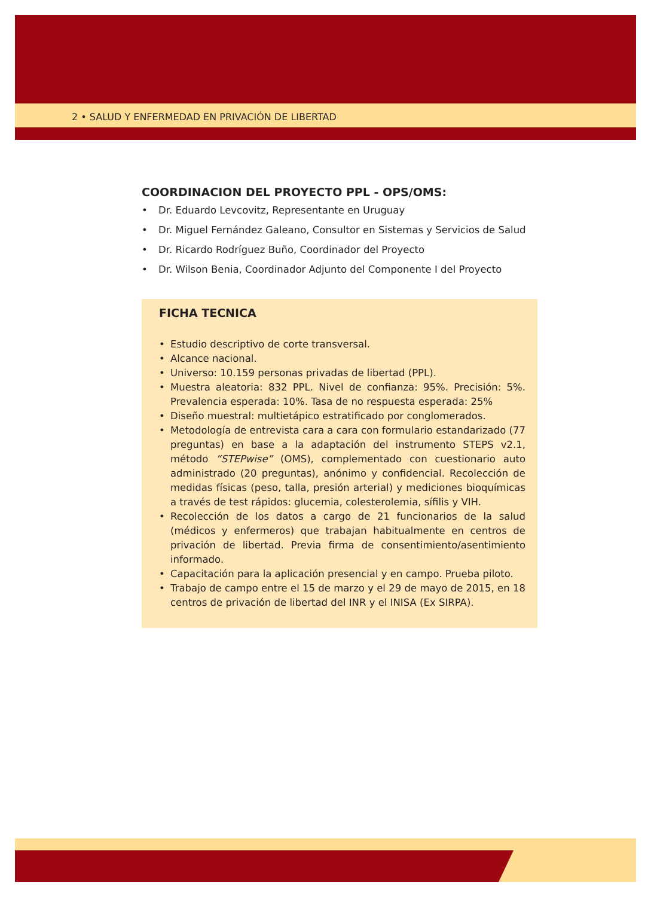2 • SALUD Y ENFERMEDAD EN PRIVACIÓN DE LIBERTAD
COORDINACION DEL PROYECTO PPL - OPS/OMS:
• Dr. Eduardo Levcovitz, Representante en Uruguay
• Dr. Miguel Fernández Galeano, Consultor en Sistemas y Servicios de Salud
• Dr. Ricardo Rodríguez Buño, Coordinador del Proyecto
• Dr. Wilson Benia, Coordinador Adjunto del Componente I del Proyecto
FICHA TECNICA
• Estudio descriptivo de corte transversal.
• Alcance nacional.
• Universo: 10.159 personas privadas de libertad (PPL).
• Muestra aleatoria: 832 PPL. Nivel de confianza: 95%. Precisión: 5%. Prevalencia esperada: 10%. Tasa de no respuesta esperada: 25%
• Diseño muestral: multietápico estratificado por conglomerados.
• Metodología de entrevista cara a cara con formulario estandarizado (77 preguntas) en base a la adaptación del instrumento STEPS v2.1, método “STEPwise” (OMS), complementado con cuestionario auto administrado (20 preguntas), anónimo y confidencial. Recolección de medidas físicas (peso, talla, presión arterial) y mediciones bioquímicas a través de test rápidos: glucemia, colesterolemia, sífilis y VIH.
• Recolección de los datos a cargo de 21 funcionarios de la salud (médicos y enfermeros) que trabajan habitualmente en centros de privación de libertad. Previa firma de consentimiento/asentimiento informado.
• Capacitación para la aplicación presencial y en campo. Prueba piloto.
• Trabajo de campo entre el 15 de marzo y el 29 de mayo de 2015, en 18 centros de privación de libertad del INR y el INISA (Ex SIRPA).